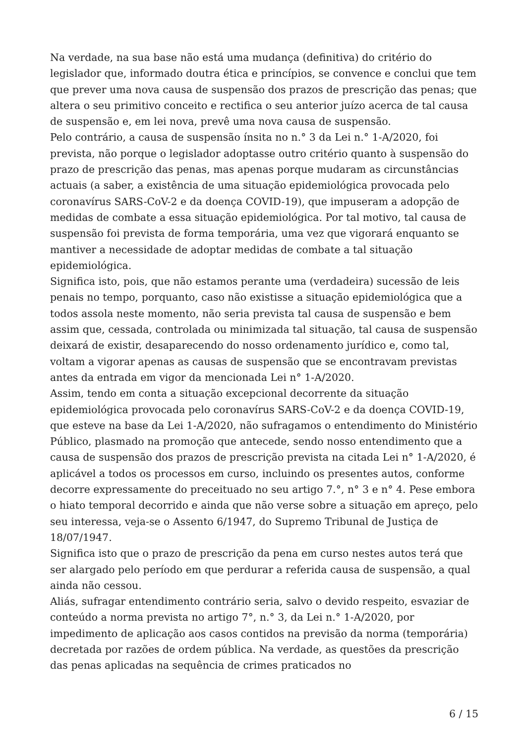Na verdade, na sua base não está uma mudança (definitiva) do critério do legislador que, informado doutra ética e princípios, se convence e conclui que tem que prever uma nova causa de suspensão dos prazos de prescrição das penas; que altera o seu primitivo conceito e rectifica o seu anterior juízo acerca de tal causa de suspensão e, em lei nova, prevê uma nova causa de suspensão.
Pelo contrário, a causa de suspensão ínsita no n.° 3 da Lei n.° 1-A/2020, foi prevista, não porque o legislador adoptasse outro critério quanto à suspensão do prazo de prescrição das penas, mas apenas porque mudaram as circunstâncias actuais (a saber, a existência de uma situação epidemiológica provocada pelo coronavírus SARS-CoV-2 e da doença COVID-19), que impuseram a adopção de medidas de combate a essa situação epidemiológica. Por tal motivo, tal causa de suspensão foi prevista de forma temporária, uma vez que vigorará enquanto se mantiver a necessidade de adoptar medidas de combate a tal situação epidemiológica.
Significa isto, pois, que não estamos perante uma (verdadeira) sucessão de leis penais no tempo, porquanto, caso não existisse a situação epidemiológica que a todos assola neste momento, não seria prevista tal causa de suspensão e bem assim que, cessada, controlada ou minimizada tal situação, tal causa de suspensão deixará de existir, desaparecendo do nosso ordenamento jurídico e, como tal, voltam a vigorar apenas as causas de suspensão que se encontravam previstas antes da entrada em vigor da mencionada Lei n° 1-A/2020.
Assim, tendo em conta a situação excepcional decorrente da situação epidemiológica provocada pelo coronavírus SARS-CoV-2 e da doença COVID-19, que esteve na base da Lei 1-A/2020, não sufragamos o entendimento do Ministério Público, plasmado na promoção que antecede, sendo nosso entendimento que a causa de suspensão dos prazos de prescrição prevista na citada Lei n° 1-A/2020, é aplicável a todos os processos em curso, incluindo os presentes autos, conforme decorre expressamente do preceituado no seu artigo 7.°, n° 3 e n° 4. Pese embora o hiato temporal decorrido e ainda que não verse sobre a situação em apreço, pelo seu interessa, veja-se o Assento 6/1947, do Supremo Tribunal de Justiça de 18/07/1947.
Significa isto que o prazo de prescrição da pena em curso nestes autos terá que ser alargado pelo período em que perdurar a referida causa de suspensão, a qual ainda não cessou.
Aliás, sufragar entendimento contrário seria, salvo o devido respeito, esvaziar de conteúdo a norma prevista no artigo 7°, n.° 3, da Lei n.° 1-A/2020, por impedimento de aplicação aos casos contidos na previsão da norma (temporária) decretada por razões de ordem pública. Na verdade, as questões da prescrição das penas aplicadas na sequência de crimes praticados no
6 / 15